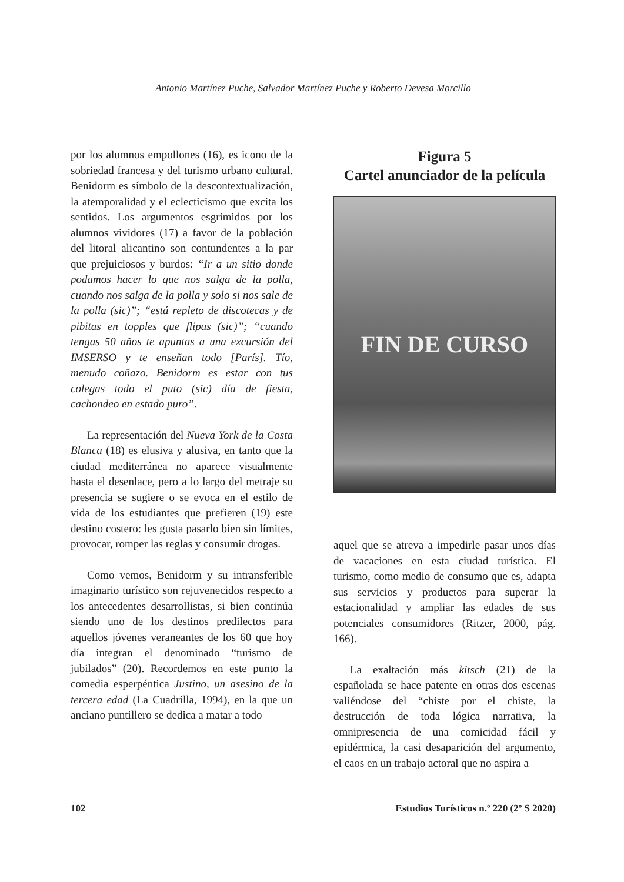Antonio Martínez Puche, Salvador Martínez Puche y Roberto Devesa Morcillo
por los alumnos empollones (16), es icono de la sobriedad francesa y del turismo urbano cultural. Benidorm es símbolo de la descontextualización, la atemporalidad y el eclecticismo que excita los sentidos. Los argumentos esgrimidos por los alumnos vividores (17) a favor de la población del litoral alicantino son contundentes a la par que prejuiciosos y burdos: “Ir a un sitio donde podamos hacer lo que nos salga de la polla, cuando nos salga de la polla y solo si nos sale de la polla (sic)”; “está repleto de discotecas y de pibitas en topples que flipas (sic)”; “cuando tengas 50 años te apuntas a una excursión del IMSERSO y te enseñan todo [París]. Tío, menudo coñazo. Benidorm es estar con tus colegas todo el puto (sic) día de fiesta, cachondeo en estado puro”.
La representación del Nueva York de la Costa Blanca (18) es elusiva y alusiva, en tanto que la ciudad mediterránea no aparece visualmente hasta el desenlace, pero a lo largo del metraje su presencia se sugiere o se evoca en el estilo de vida de los estudiantes que prefieren (19) este destino costero: les gusta pasarlo bien sin límites, provocar, romper las reglas y consumir drogas.
Como vemos, Benidorm y su intransferible imaginario turístico son rejuvenecidos respecto a los antecedentes desarrollistas, si bien continúa siendo uno de los destinos predilectos para aquellos jóvenes veraneantes de los 60 que hoy día integran el denominado “turismo de jubilados” (20). Recordemos en este punto la comedia esperpéntica Justino, un asesino de la tercera edad (La Cuadrilla, 1994), en la que un anciano puntillero se dedica a matar a todo
Figura 5
Cartel anunciador de la película
FIN DE CURSO
aquel que se atreva a impedirle pasar unos días de vacaciones en esta ciudad turística. El turismo, como medio de consumo que es, adapta sus servicios y productos para superar la estacionalidad y ampliar las edades de sus potenciales consumidores (Ritzer, 2000, pág. 166).
La exaltación más kitsch (21) de la españolada se hace patente en otras dos escenas valiéndose del “chiste por el chiste, la destrucción de toda lógica narrativa, la omnipresencia de una comicidad fácil y epidérmica, la casi desaparición del argumento, el caos en un trabajo actoral que no aspira a
102 Estudios Turísticos n.º 220 (2º S 2020)